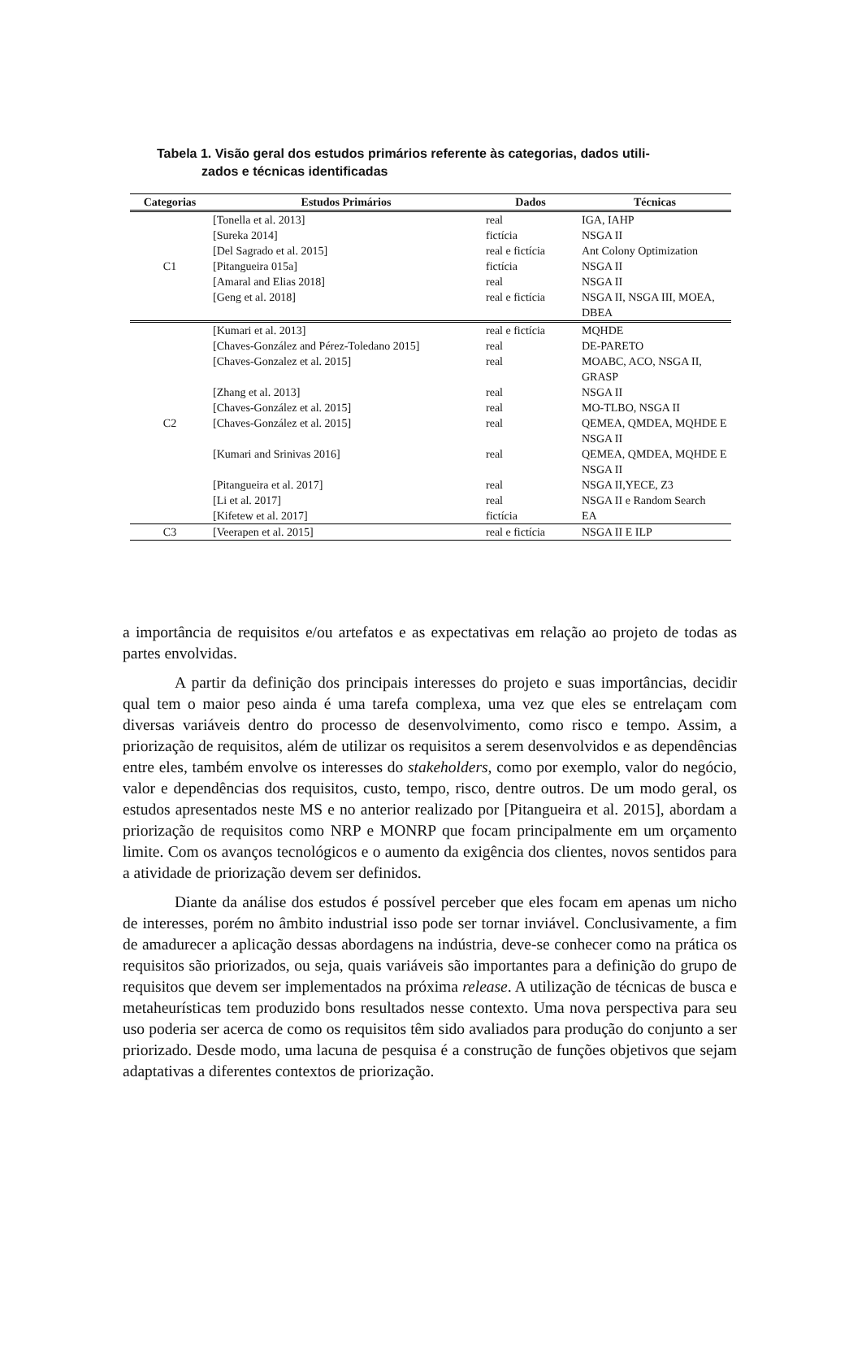Tabela 1. Visão geral dos estudos primários referente às categorias, dados utili-
zados e técnicas identificadas
| Categorias | Estudos Primários | Dados | Técnicas |
| --- | --- | --- | --- |
| C1 | [Tonella et al. 2013] | real | IGA, IAHP |
| | [Sureka 2014] | fictícia | NSGA II |
| | [Del Sagrado et al. 2015] | real e fictícia | Ant Colony Optimization |
| | [Pitangueira 015a] | fictícia | NSGA II |
| | [Amaral and Elias 2018] | real | NSGA II |
| | [Geng et al. 2018] | real e fictícia | NSGA II, NSGA III, MOEA, DBEA |
| C2 | [Kumari et al. 2013] | real e fictícia | MQHDE |
| | [Chaves-González and Pérez-Toledano 2015] | real | DE-PARETO |
| | [Chaves-Gonzalez et al. 2015] | real | MOABC, ACO, NSGA II, GRASP |
| | [Zhang et al. 2013] | real | NSGA II |
| | [Chaves-González et al. 2015] | real | MO-TLBO, NSGA II |
| | [Chaves-González et al. 2015] | real | QEMEA, QMDEA, MQHDE E NSGA II |
| | [Kumari and Srinivas 2016] | real | QEMEA, QMDEA, MQHDE E NSGA II |
| | [Pitangueira et al. 2017] | real | NSGA II,YECE, Z3 |
| | [Li et al. 2017] | real | NSGA II e Random Search |
| | [Kifetew et al. 2017] | fictícia | EA |
| C3 | [Veerapen et al. 2015] | real e fictícia | NSGA II E ILP |
a importância de requisitos e/ou artefatos e as expectativas em relação ao projeto de todas as partes envolvidas.
A partir da definição dos principais interesses do projeto e suas importâncias, decidir qual tem o maior peso ainda é uma tarefa complexa, uma vez que eles se entrelaçam com diversas variáveis dentro do processo de desenvolvimento, como risco e tempo. Assim, a priorização de requisitos, além de utilizar os requisitos a serem desenvolvidos e as dependências entre eles, também envolve os interesses do stakeholders, como por exemplo, valor do negócio, valor e dependências dos requisitos, custo, tempo, risco, dentre outros. De um modo geral, os estudos apresentados neste MS e no anterior realizado por [Pitangueira et al. 2015], abordam a priorização de requisitos como NRP e MONRP que focam principalmente em um orçamento limite. Com os avanços tecnológicos e o aumento da exigência dos clientes, novos sentidos para a atividade de priorização devem ser definidos.
Diante da análise dos estudos é possível perceber que eles focam em apenas um nicho de interesses, porém no âmbito industrial isso pode ser tornar inviável. Conclusivamente, a fim de amadurecer a aplicação dessas abordagens na indústria, deve-se conhecer como na prática os requisitos são priorizados, ou seja, quais variáveis são importantes para a definição do grupo de requisitos que devem ser implementados na próxima release. A utilização de técnicas de busca e metaheurísticas tem produzido bons resultados nesse contexto. Uma nova perspectiva para seu uso poderia ser acerca de como os requisitos têm sido avaliados para produção do conjunto a ser priorizado. Desde modo, uma lacuna de pesquisa é a construção de funções objetivos que sejam adaptativas a diferentes contextos de priorização.